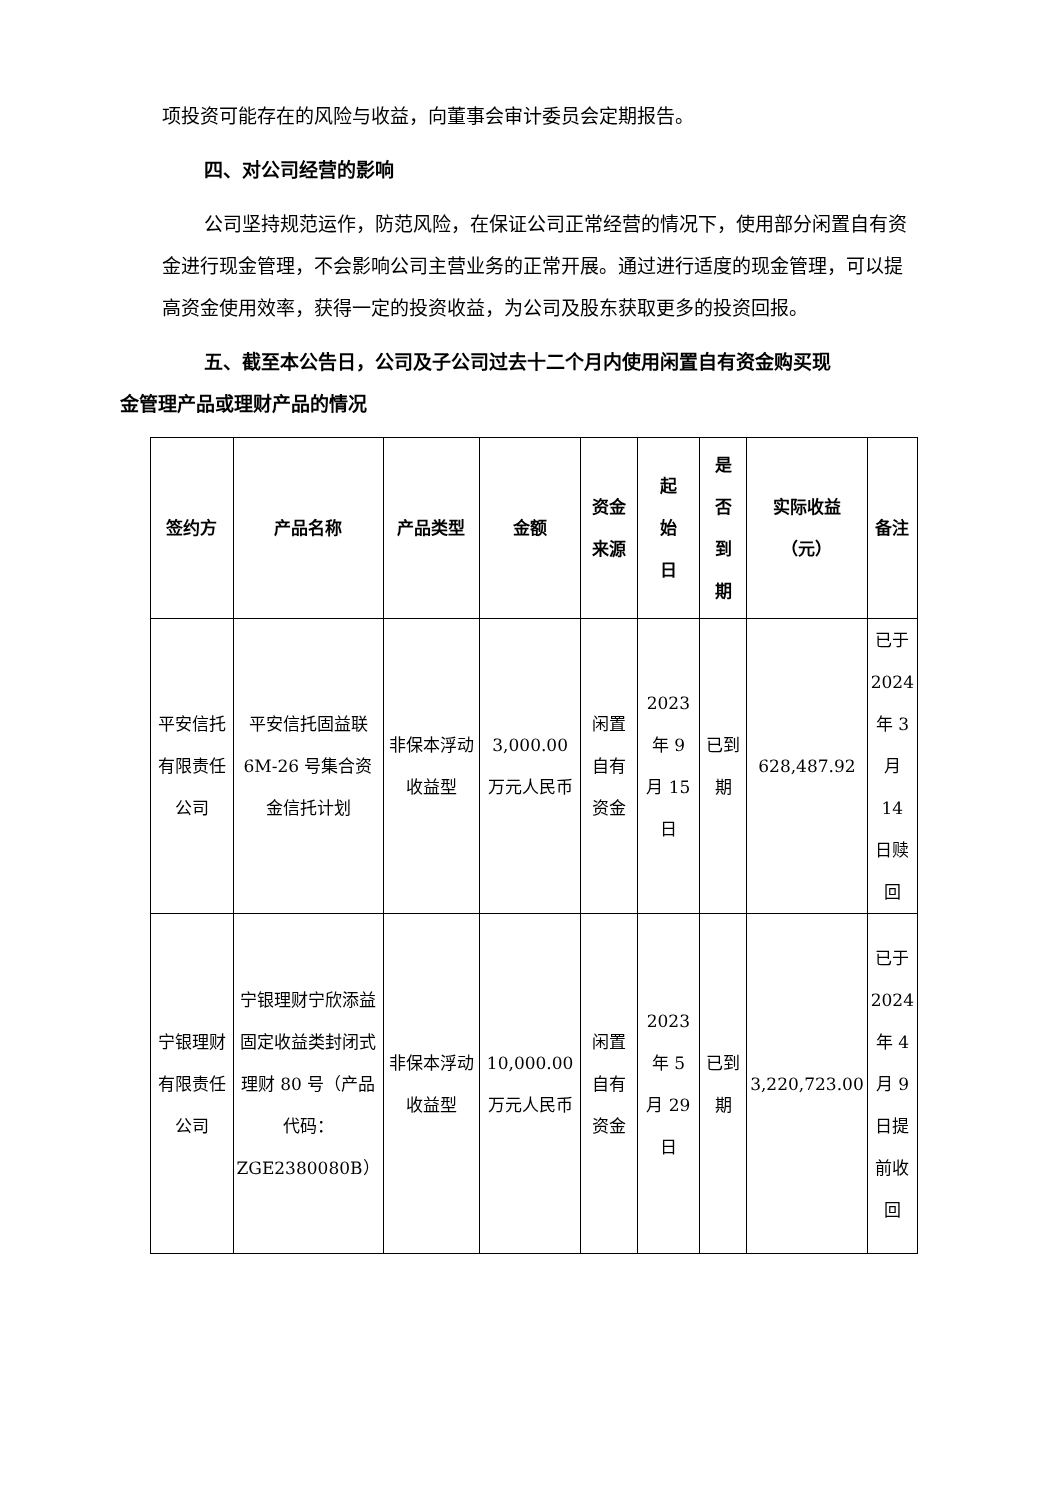项投资可能存在的风险与收益，向董事会审计委员会定期报告。
四、对公司经营的影响
公司坚持规范运作，防范风险，在保证公司正常经营的情况下，使用部分闲置自有资金进行现金管理，不会影响公司主营业务的正常开展。通过进行适度的现金管理，可以提高资金使用效率，获得一定的投资收益，为公司及股东获取更多的投资回报。
五、截至本公告日，公司及子公司过去十二个月内使用闲置自有资金购买现
金管理产品或理财产品的情况
| 签约方 | 产品名称 | 产品类型 | 金额 | 资金 来源 | 起 始 日 | 是 否 到 期 | 实际收益 （元） | 备注 |
| --- | --- | --- | --- | --- | --- | --- | --- | --- |
| 平安信托有限责任公司 | 平安信托固益联 6M-26 号集合资金信托计划 | 非保本浮动收益型 | 3,000.00 万元人民币 | 闲置自有资金 | 2023 年 9 月 15 日 | 已到期 | 628,487.92 | 已于 2024 年 3 月 14 日赎回 |
| 宁银理财有限责任公司 | 宁银理财宁欣添益固定收益类封闭式理财 80 号（产品代码：ZGE2380080B） | 非保本浮动收益型 | 10,000.00 万元人民币 | 闲置自有资金 | 2023 年 5 月 29 日 | 已到期 | 3,220,723.00 | 已于 2024 年 4 月 9 日提前收回 |